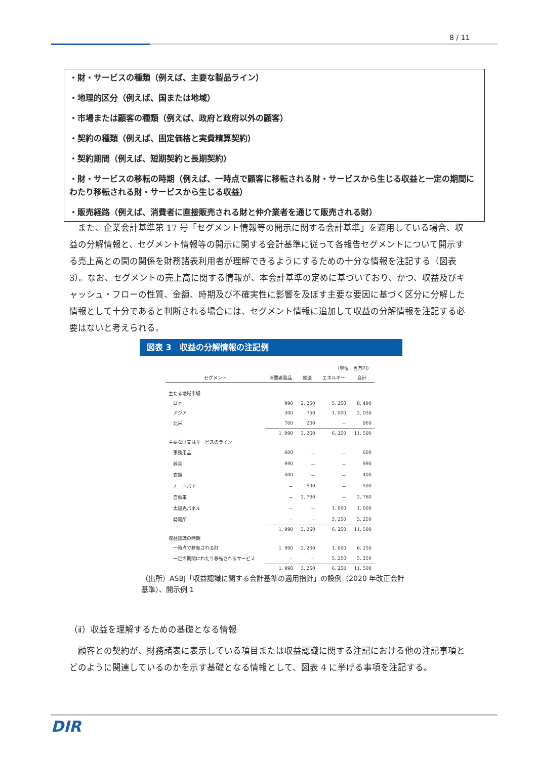8 / 11
・財・サービスの種類（例えば、主要な製品ライン）
・地理的区分（例えば、国または地域）
・市場または顧客の種類（例えば、政府と政府以外の顧客）
・契約の種類（例えば、固定価格と実費精算契約）
・契約期間（例えば、短期契約と長期契約）
・財・サービスの移転の時期（例えば、一時点で顧客に移転される財・サービスから生じる収益と一定の期間にわたり移転される財・サービスから生じる収益）
・販売経路（例えば、消費者に直接販売される財と仲介業者を通じて販売される財）
また、企業会計基準第 17 号「セグメント情報等の開示に関する会計基準」を適用している場合、収益の分解情報と、セグメント情報等の開示に関する会計基準に従って各報告セグメントについて開示する売上高との間の関係を財務諸表利用者が理解できるようにするための十分な情報を注記する（図表 3）。なお、セグメントの売上高に関する情報が、本会計基準の定めに基づいており、かつ、収益及びキャッシュ・フローの性質、金額、時期及び不確実性に影響を及ぼす主要な要因に基づく区分に分解した情報として十分であると判断される場合には、セグメント情報に追加して収益の分解情報を注記する必要はないと考えられる。
図表 3　収益の分解情報の注記例
| （単位：百万円） | | | | |
| セグメント | 消費者製品 | 輸送 | エネルギー | 合計 |
| 主たる地域市場 | | | | |
| 日本 | 990 | 2, 250 | 5, 250 | 8, 490 |
| アジア | 300 | 750 | 1, 000 | 2, 050 |
| 北米 | 700 | 260 | － | 960 |
| | 1, 990 | 3, 260 | 6, 250 | 11, 500 |
| 主要な財又はサービスのライン | | | | |
| 事務用品 | 600 | － | － | 600 |
| 器具 | 990 | － | － | 990 |
| 衣類 | 400 | － | － | 400 |
| オートバイ | － | 500 | － | 500 |
| 自動車 | － | 2, 760 | － | 2, 760 |
| 太陽光パネル | － | － | 1, 000 | 1, 000 |
| 発電所 | － | － | 5, 250 | 5, 250 |
| | 1, 990 | 3, 260 | 6, 250 | 11, 500 |
| 収益認識の時期 | | | | |
| 一時点で移転される財 | 1, 990 | 3, 260 | 1, 000 | 6, 250 |
| 一定の期間にわたり移転されるサービス | － | － | 5, 250 | 5, 250 |
| | 1, 990 | 3, 260 | 6, 250 | 11, 500 |
（出所）ASBJ「収益認識に関する会計基準の適用指針」の設例（2020 年改正会計基準）、開示例 1
（ⅱ）収益を理解するための基礎となる情報
顧客との契約が、財務諸表に表示している項目または収益認識に関する注記における他の注記事項とどのように関連しているのかを示す基礎となる情報として、図表 4 に挙げる事項を注記する。
DIR